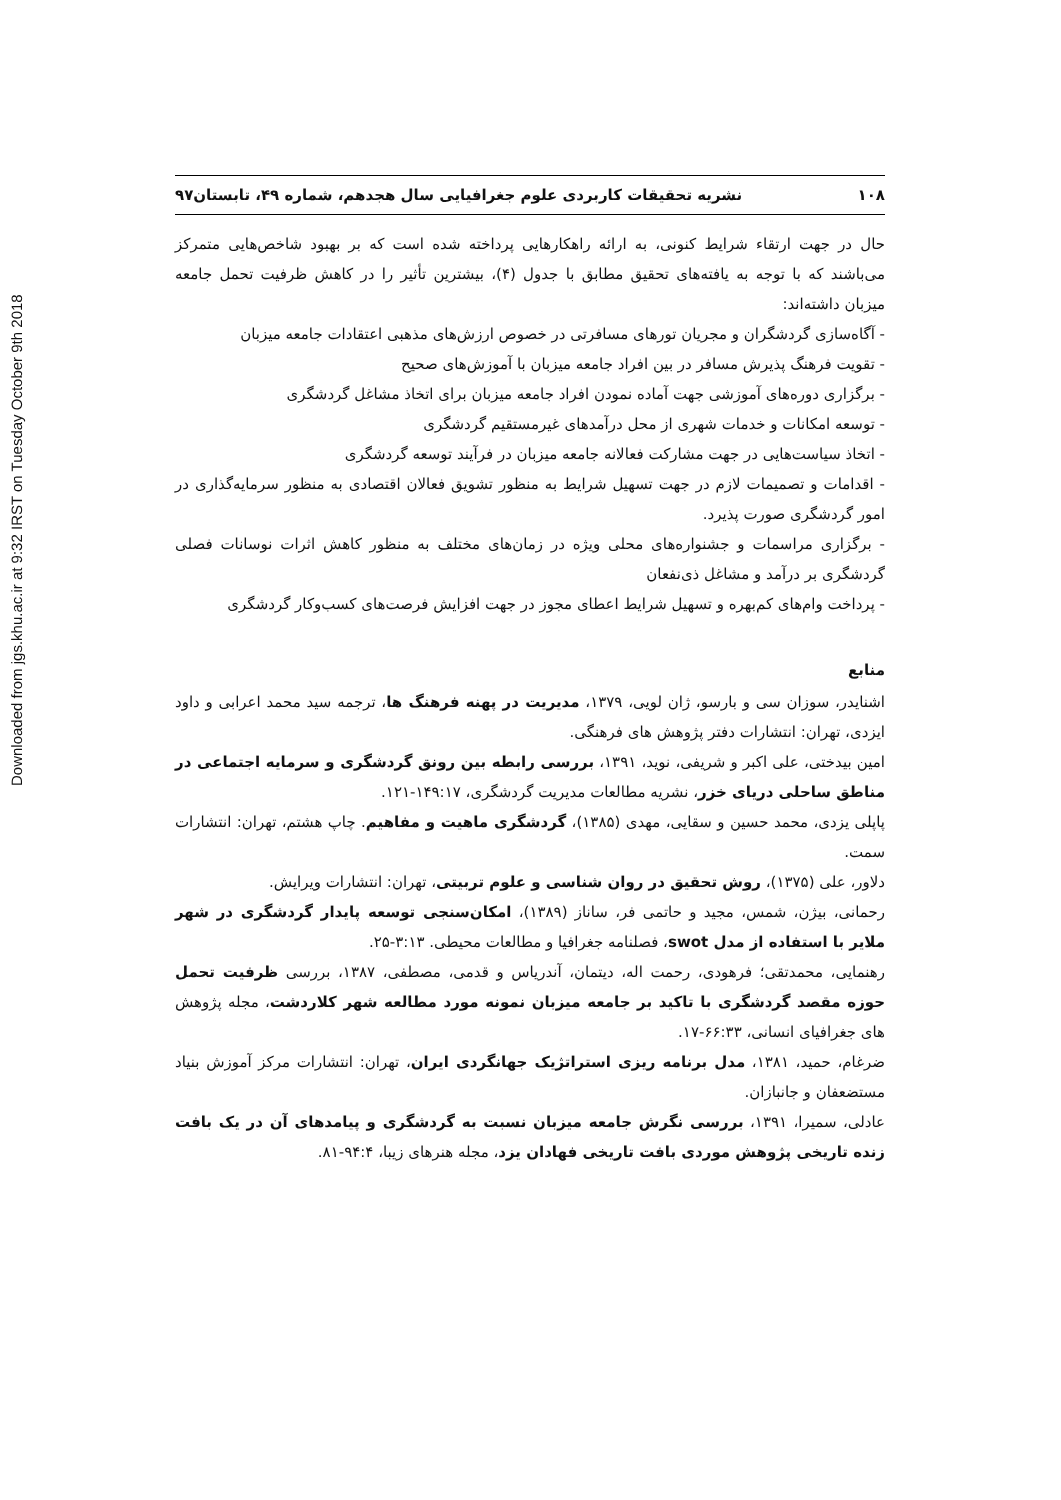Downloaded from jgs.khu.ac.ir at 9:32 IRST on Tuesday October 9th 2018
۱۰۸ نشریه تحقیقات کاربردی علوم جغرافیایی سال هجدهم، شماره ۴۹، تابستان۹۷
حال در جهت ارتقاء شرایط کنونی، به ارائه راهکارهایی پرداخته شده است که بر بهبود شاخص‌هایی متمرکز می‌باشند که با توجه به یافته‌های تحقیق مطابق با جدول (۴)، بیشترین تأثیر را در کاهش ظرفیت تحمل جامعه میزبان داشته‌اند:
- آگاه‌سازی گردشگران و مجریان تورهای مسافرتی در خصوص ارزش‌های مذهبی اعتقادات جامعه میزبان
- تقویت فرهنگ پذیرش مسافر در بین افراد جامعه میزبان با آموزش‌های صحیح
- برگزاری دوره‌های آموزشی جهت آماده نمودن افراد جامعه میزبان برای اتخاذ مشاغل گردشگری
- توسعه امکانات و خدمات شهری از محل درآمدهای غیرمستقیم گردشگری
- اتخاذ سیاست‌هایی در جهت مشارکت فعالانه جامعه میزبان در فرآیند توسعه گردشگری
- اقدامات و تصمیمات لازم در جهت تسهیل شرایط به منظور تشویق فعالان اقتصادی به منظور سرمایه‌گذاری در امور گردشگری صورت پذیرد.
- برگزاری مراسمات و جشنواره‌های محلی ویژه در زمان‌های مختلف به منظور کاهش اثرات نوسانات فصلی گردشگری بر درآمد و مشاغل ذی‌نفعان
- پرداخت وام‌های کم‌بهره و تسهیل شرایط اعطای مجوز در جهت افزایش فرصت‌های کسب‌وکار گردشگری
منابع
اشنایدر، سوزان سی و بارسو، ژان لویی، ۱۳۷۹، مدیریت در پهنه فرهنگ ها، ترجمه سید محمد اعرابی و داود ایزدی، تهران: انتشارات دفتر پژوهش های فرهنگی.
امین بیدختی، علی اکبر و شریفی، نوید، ۱۳۹۱، بررسی رابطه بین رونق گردشگری و سرمایه اجتماعی در مناطق ساحلی دریای خزر، نشریه مطالعات مدیریت گردشگری، ۱۴۹:۱۷-۱۲۱.
پاپلی یزدی، محمد حسین و سقایی، مهدی (۱۳۸۵)، گردشگری ماهیت و مفاهیم. چاپ هشتم، تهران: انتشارات سمت.
دلاور، علی (۱۳۷۵)، روش تحقیق در روان شناسی و علوم تربیتی، تهران: انتشارات ویرایش.
رحمانی، بیژن، شمس، مجید و حاتمی فر، ساناز (۱۳۸۹)، امکان‌سنجی توسعه پایدار گردشگری در شهر ملایر با استفاده از مدل swot، فصلنامه جغرافیا و مطالعات محیطی. ۳:۱۳-۲۵.
رهنمایی، محمدتقی؛ فرهودی، رحمت اله، دیتمان، آندریاس و قدمی، مصطفی، ۱۳۸۷، بررسی ظرفیت تحمل حوزه مقصد گردشگری با تاکید بر جامعه میزبان نمونه مورد مطالعه شهر کلاردشت، مجله پژوهش های جغرافیای انسانی، ۶۶:۳۳-۱۷.
ضرغام، حمید، ۱۳۸۱، مدل برنامه ریزی استراتژیک جهانگردی ایران، تهران: انتشارات مرکز آموزش بنیاد مستضعفان و جانبازان.
عادلی، سمیرا، ۱۳۹۱، بررسی نگرش جامعه میزبان نسبت به گردشگری و پیامدهای آن در یک بافت زنده تاریخی پژوهش موردی بافت تاریخی فهادان یزد، مجله هنرهای زیبا، ۹۴:۴-۸۱.